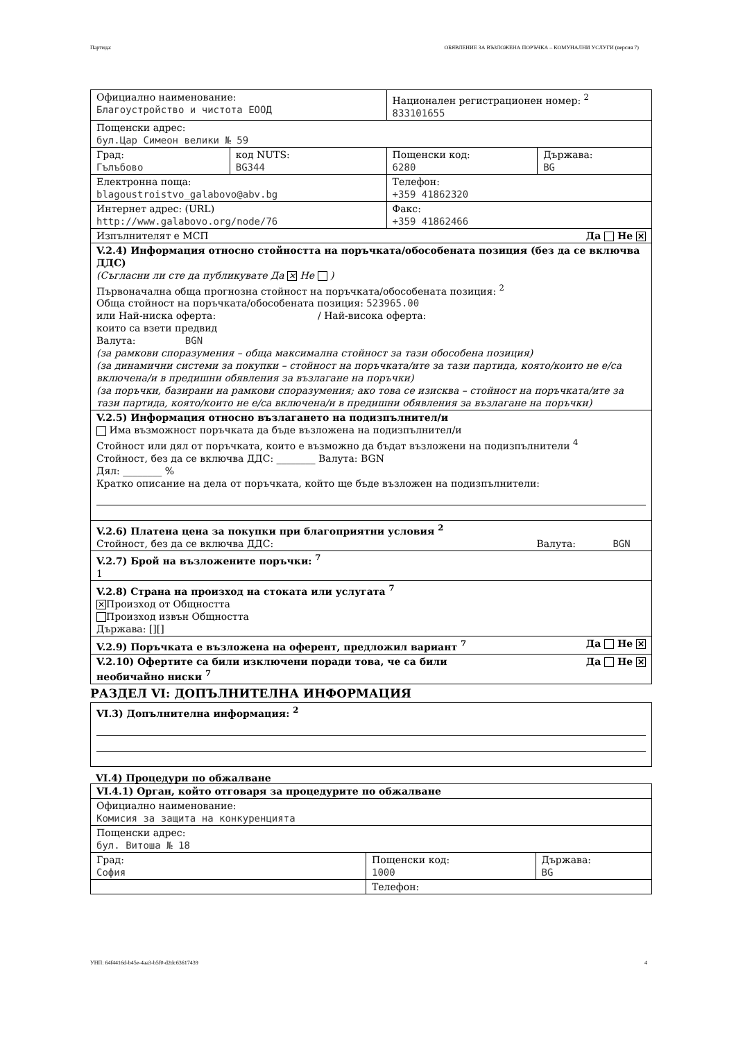Партида: ОБЯВЛЕНИЕ ЗА ВЪЗЛОЖЕНА ПОРЪЧКА – КОМУНАЛНИ УСЛУГИ (версия 7)
| Официално наименование: Благоустройство и чистота ЕООД | | Национален регистрационен номер: <sup>2</sup> 833101655 | |
| Пощенски адрес: бул.Цар Симеон велики № 59 | | | |
| Град: Гълъбово | код NUTS: BG344 | Пощенски код: 6280 | Държава: BG |
| Електронна поща: blagoustroistvo_galabovo@abv.bg | | Телефон: +359 41862320 | |
| Интернет адрес: (URL) http://www.galabovo.org/node/76 | | Факс: +359 41862466 | |
| Изпълнителят е МСП Да Не ✕ | | | |
| V.2.4) Информация относно стойността на поръчката/обособената позиция (без да се включва ДДС) (Съгласни ли сте да публикувате Да ✕ Не ) Първоначална обща прогнозна стойност на поръчката/обособената позиция: <sup>2</sup> Обща стойност на поръчката/обособената позиция: 523965.00 или Най-ниска оферта: / Най-висока оферта: които са взети предвид Валута: BGN (за рамкови споразумения – обща максимална стойност за тази обособена позиция) (за динамични системи за покупки – стойност на поръчката/ите за тази партида, която/които не е/са включена/и в предишни обявления за възлагане на поръчки) (за поръчки, базирани на рамкови споразумения; ако това се изисква – стойност на поръчката/ите за тази партида, която/които не е/са включена/и в предишни обявления за възлагане на поръчки) | | | |
| V.2.5) Информация относно възлагането на подизпълнител/и Има възможност поръчката да бъде възложена на подизпълнител/и Стойност или дял от поръчката, които е възможно да бъдат възложени на подизпълнители <sup>4</sup> Стойност, без да се включва ДДС: ________ Валута: BGN Дял: ________ % Кратко описание на дела от поръчката, който ще бъде възложен на подизпълнители: | | | |
| V.2.6) Платена цена за покупки при благоприятни условия <sup>2</sup> Стойност, без да се включва ДДС: Валута: BGN | | | |
| V.2.7) Брой на възложените поръчки: <sup>7</sup> 1 | | | |
| V.2.8) Страна на произход на стоката или услугата <sup>7</sup> ✕ Произход от Общността Произход извън Общността Държава: [][] | | | |
| V.2.9) Поръчката е възложена на оферент, предложил вариант <sup>7</sup> Да Не ✕ | | | |
| Да Не ✕ V.2.10) Офертите са били изключени поради това, че са били необичайно ниски <sup>7</sup> | | | |
РАЗДЕЛ VI: ДОПЪЛНИТЕЛНА ИНФОРМАЦИЯ
| VI.3) Допълнителна информация: <sup>2</sup> |
VI.4) Процедури по обжалване
| VI.4.1) Орган, който отговаря за процедурите по обжалване | | |
| Официално наименование: Комисия за защита на конкуренцията | | |
| Пощенски адрес: бул. Витоша № 18 | | |
| Град: София | Пощенски код: 1000 | Държава: BG |
| | Телефон: | |
УНП: 64f4416d-b45e-4aa3-b5f0-d2dc63617439 4